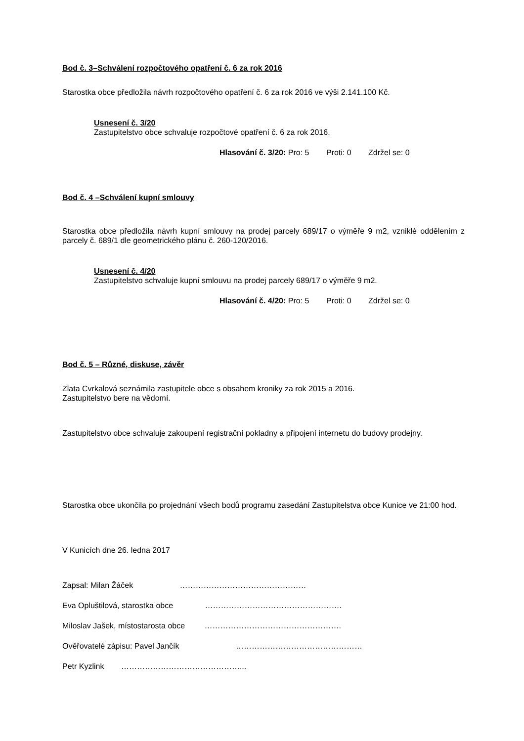Bod č. 3–Schválení rozpočtového opatření č. 6 za rok 2016
Starostka obce předložila návrh rozpočtového opatření č. 6 za rok 2016 ve výši 2.141.100 Kč.
Usnesení č. 3/20
Zastupitelstvo obce schvaluje rozpočtové opatření č. 6 za rok 2016.
Hlasování č. 3/20: Pro: 5 Proti: 0 Zdržel se: 0
Bod č. 4 –Schválení kupní smlouvy
Starostka obce předložila návrh kupní smlouvy na prodej parcely 689/17 o výměře 9 m2, vzniklé oddělením z parcely č. 689/1 dle geometrického plánu č. 260-120/2016.
Usnesení č. 4/20
Zastupitelstvo schvaluje kupní smlouvu na prodej parcely 689/17 o výměře 9 m2.
Hlasování č. 4/20: Pro: 5 Proti: 0 Zdržel se: 0
Bod č. 5 – Různé, diskuse, závěr
Zlata Cvrkalová seznámila zastupitele obce s obsahem kroniky za rok 2015 a 2016.
Zastupitelstvo bere na vědomí.
Zastupitelstvo obce schvaluje zakoupení registrační pokladny a připojení internetu do budovy prodejny.
Starostka obce ukončila po projednání všech bodů programu zasedání Zastupitelstva obce Kunice ve 21:00 hod.
V Kunicích dne 26. ledna 2017
Zapsal: Milan Žáček …………………………………………
Eva Opluštilová, starostka obce …………………………………………….
Miloslav Jašek, místostarosta obce …………………………………………….
Ověřovatelé zápisu: Pavel Jančík …………………………………………
Petr Kyzlink ………………………………………...